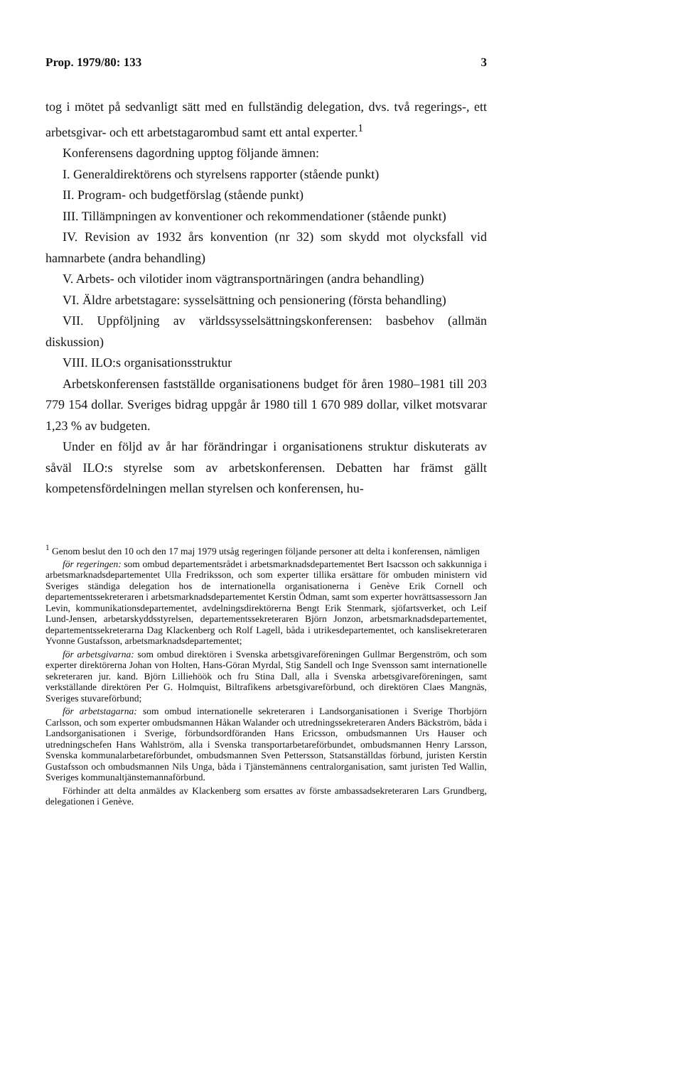Prop. 1979/80: 133 3
tog i mötet på sedvanligt sätt med en fullständig delegation, dvs. två regerings-, ett arbetsgivar- och ett arbetstagarombud samt ett antal experter.<sup>1</sup>
Konferensens dagordning upptog följande ämnen:
I. Generaldirektörens och styrelsens rapporter (stående punkt)
II. Program- och budgetförslag (stående punkt)
III. Tillämpningen av konventioner och rekommendationer (stående punkt)
IV. Revision av 1932 års konvention (nr 32) som skydd mot olycksfall vid hamnarbete (andra behandling)
V. Arbets- och vilotider inom vägtransportnäringen (andra behandling)
VI. Äldre arbetstagare: sysselsättning och pensionering (första behandling)
VII. Uppföljning av världssysselsättningskonferensen: basbehov (allmän diskussion)
VIII. ILO:s organisationsstruktur
Arbetskonferensen fastställde organisationens budget för åren 1980–1981 till 203 779 154 dollar. Sveriges bidrag uppgår år 1980 till 1 670 989 dollar, vilket motsvarar 1,23 % av budgeten.
Under en följd av år har förändringar i organisationens struktur diskuterats av såväl ILO:s styrelse som av arbetskonferensen. Debatten har främst gällt kompetensfördelningen mellan styrelsen och konferensen, hu-
<sup>1</sup> Genom beslut den 10 och den 17 maj 1979 utsåg regeringen följande personer att delta i konferensen, nämligen
för regeringen: som ombud departementsrådet i arbetsmarknadsdepartementet Bert Isacsson och sakkunniga i arbetsmarknadsdepartementet Ulla Fredriksson, och som experter tillika ersättare för ombuden ministern vid Sveriges ständiga delegation hos de internationella organisationerna i Genève Erik Cornell och departementssekreteraren i arbetsmarknadsdepartementet Kerstin Ödman, samt som experter hovrättsassessorn Jan Levin, kommunikationsdepartementet, avdelningsdirektörerna Bengt Erik Stenmark, sjöfartsverket, och Leif Lund-Jensen, arbetarskyddsstyrelsen, departementssekreteraren Björn Jonzon, arbetsmarknadsdepartementet, departementssekreterarna Dag Klackenberg och Rolf Lagell, båda i utrikesdepartementet, och kanslisekreteraren Yvonne Gustafsson, arbetsmarknadsdepartementet;
för arbetsgivarna: som ombud direktören i Svenska arbetsgivareföreningen Gullmar Bergenström, och som experter direktörerna Johan von Holten, Hans-Göran Myrdal, Stig Sandell och Inge Svensson samt internationelle sekreteraren jur. kand. Björn Lilliehöök och fru Stina Dall, alla i Svenska arbetsgivareföreningen, samt verkställande direktören Per G. Holmquist, Biltrafikens arbetsgivareförbund, och direktören Claes Mangnäs, Sveriges stuvareförbund;
för arbetstagarna: som ombud internationelle sekreteraren i Landsorganisationen i Sverige Thorbjörn Carlsson, och som experter ombudsmannen Håkan Walander och utredningssekreteraren Anders Bäckström, båda i Landsorganisationen i Sverige, förbundsordföranden Hans Ericsson, ombudsmannen Urs Hauser och utredningschefen Hans Wahlström, alla i Svenska transportarbetareförbundet, ombudsmannen Henry Larsson, Svenska kommunalarbetareförbundet, ombudsmannen Sven Pettersson, Statsanställdas förbund, juristen Kerstin Gustafsson och ombudsmannen Nils Unga, båda i Tjänstemännens centralorganisation, samt juristen Ted Wallin, Sveriges kommunaltjänstemannaförbund.
Förhinder att delta anmäldes av Klackenberg som ersattes av förste ambassadsekreteraren Lars Grundberg, delegationen i Genève.